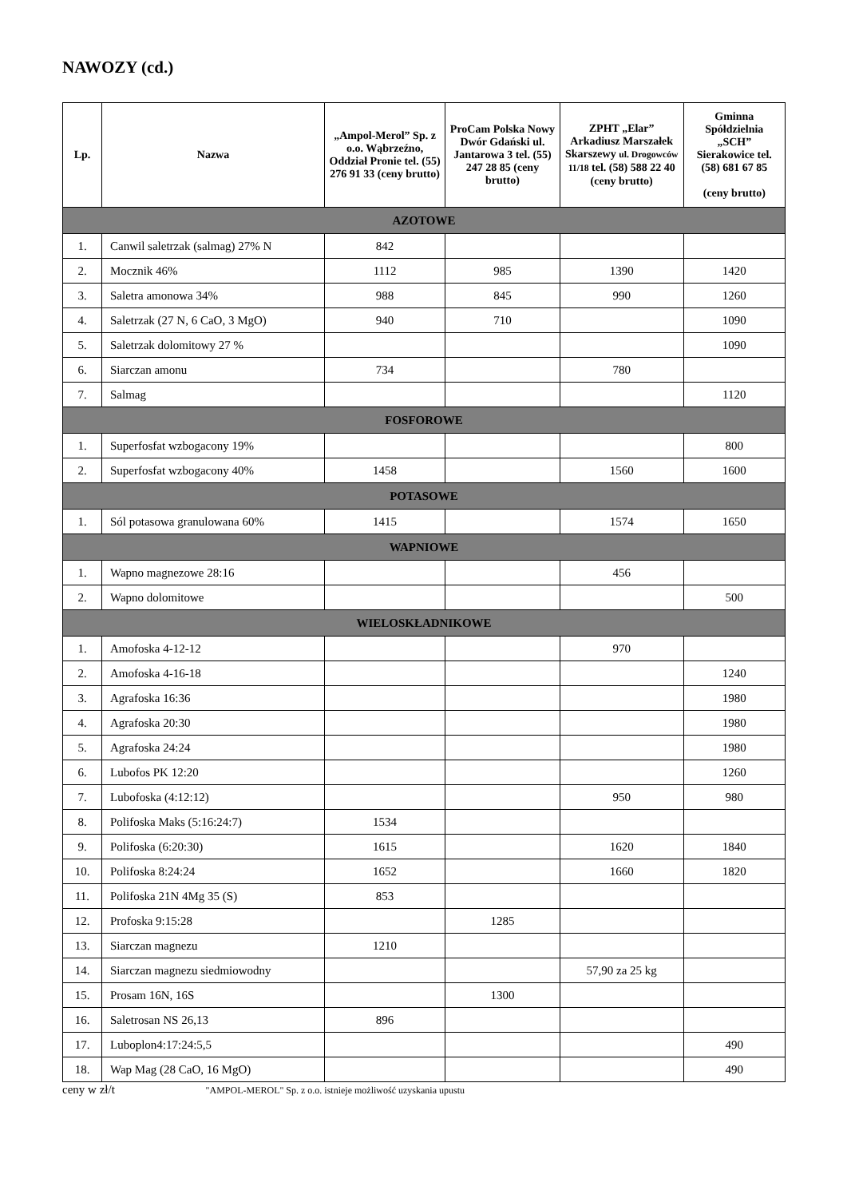NAWOZY (cd.)
| Lp. | Nazwa | „Ampol-Merol” Sp. z o.o. Wąbrzeźno, Oddział Pronie tel. (55) 276 91 33 (ceny brutto) | ProCam Polska Nowy Dwór Gdański ul. Jantarowa 3 tel. (55) 247 28 85 (ceny brutto) | ZPHT „Elar” Arkadiusz Marszałek Skarszewy ul. Drogowców 11/18 tel. (58) 588 22 40 (ceny brutto) | Gminna Spółdzielnia „SCH” Sierakowice tel. (58) 681 67 85 (ceny brutto) |
| --- | --- | --- | --- | --- | --- |
| AZOTOWE | | | | | |
| 1. | Canwil saletrzak (salmag) 27% N | 842 | | | |
| 2. | Mocznik 46% | 1112 | 985 | 1390 | 1420 |
| 3. | Saletra amonowa 34% | 988 | 845 | 990 | 1260 |
| 4. | Saletrzak (27 N, 6 CaO, 3 MgO) | 940 | 710 | | 1090 |
| 5. | Saletrzak dolomitowy 27 % | | | | 1090 |
| 6. | Siarczan amonu | 734 | | 780 | |
| 7. | Salmag | | | | 1120 |
| FOSFOROWE | | | | | |
| 1. | Superfosfat wzbogacony 19% | | | | 800 |
| 2. | Superfosfat wzbogacony 40% | 1458 | | 1560 | 1600 |
| POTASOWE | | | | | |
| 1. | Sól potasowa granulowana 60% | 1415 | | 1574 | 1650 |
| WAPNIOWE | | | | | |
| 1. | Wapno magnezowe 28:16 | | | 456 | |
| 2. | Wapno dolomitowe | | | | 500 |
| WIELOSKŁADNIKOWE | | | | | |
| 1. | Amofoska 4-12-12 | | | 970 | |
| 2. | Amofoska 4-16-18 | | | | 1240 |
| 3. | Agrafoska 16:36 | | | | 1980 |
| 4. | Agrafoska 20:30 | | | | 1980 |
| 5. | Agrafoska 24:24 | | | | 1980 |
| 6. | Lubofos PK 12:20 | | | | 1260 |
| 7. | Lubofoska (4:12:12) | | | 950 | 980 |
| 8. | Polifoska Maks (5:16:24:7) | 1534 | | | |
| 9. | Polifoska (6:20:30) | 1615 | | 1620 | 1840 |
| 10. | Polifoska 8:24:24 | 1652 | | 1660 | 1820 |
| 11. | Polifoska 21N 4Mg 35 (S) | 853 | | | |
| 12. | Profoska 9:15:28 | | 1285 | | |
| 13. | Siarczan magnezu | 1210 | | | |
| 14. | Siarczan magnezu siedmiowodny | | | 57,90 za 25 kg | |
| 15. | Prosam 16N, 16S | | 1300 | | |
| 16. | Saletrosan NS 26,13 | 896 | | | |
| 17. | Luboplon4:17:24:5,5 | | | | 490 |
| 18. | Wap Mag (28 CaO, 16 MgO) | | | | 490 |
ceny w zł/t "AMPOL-MEROL" Sp. z o.o. istnieje możliwość uzyskania upustu